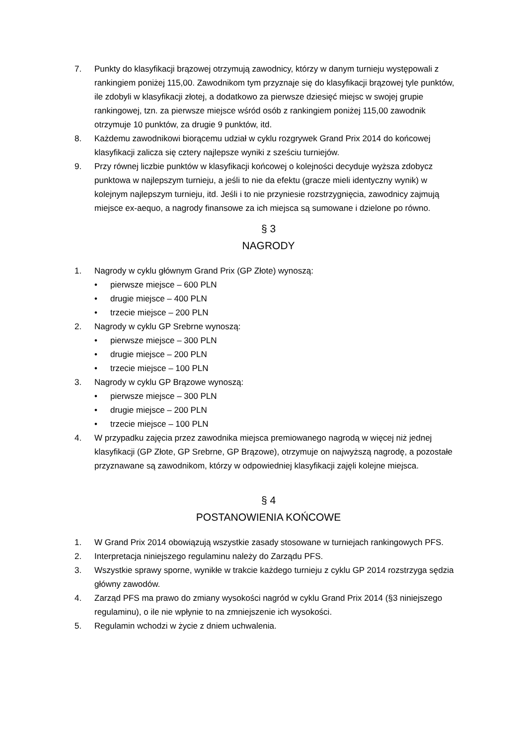7. Punkty do klasyfikacji brązowej otrzymują zawodnicy, którzy w danym turnieju występowali z rankingiem poniżej 115,00. Zawodnikom tym przyznaje się do klasyfikacji brązowej tyle punktów, ile zdobyli w klasyfikacji złotej, a dodatkowo za pierwsze dziesięć miejsc w swojej grupie rankingowej, tzn. za pierwsze miejsce wśród osób z rankingiem poniżej 115,00 zawodnik otrzymuje 10 punktów, za drugie 9 punktów, itd.
8. Każdemu zawodnikowi biorącemu udział w cyklu rozgrywek Grand Prix 2014 do końcowej klasyfikacji zalicza się cztery najlepsze wyniki z sześciu turniejów.
9. Przy równej liczbie punktów w klasyfikacji końcowej o kolejności decyduje wyższa zdobycz punktowa w najlepszym turnieju, a jeśli to nie da efektu (gracze mieli identyczny wynik) w kolejnym najlepszym turnieju, itd. Jeśli i to nie przyniesie rozstrzygnięcia, zawodnicy zajmują miejsce ex-aequo, a nagrody finansowe za ich miejsca są sumowane i dzielone po równo.
§ 3
NAGRODY
1. Nagrody w cyklu głównym Grand Prix (GP Złote) wynoszą:
• pierwsze miejsce – 600 PLN
• drugie miejsce – 400 PLN
• trzecie miejsce – 200 PLN
2. Nagrody w cyklu GP Srebrne wynoszą:
• pierwsze miejsce – 300 PLN
• drugie miejsce – 200 PLN
• trzecie miejsce – 100 PLN
3. Nagrody w cyklu GP Brązowe wynoszą:
• pierwsze miejsce – 300 PLN
• drugie miejsce – 200 PLN
• trzecie miejsce – 100 PLN
4. W przypadku zajęcia przez zawodnika miejsca premiowanego nagrodą w więcej niż jednej klasyfikacji (GP Złote, GP Srebrne, GP Brązowe), otrzymuje on najwyższą nagrodę, a pozostałe przyznawane są zawodnikom, którzy w odpowiedniej klasyfikacji zajęli kolejne miejsca.
§ 4
POSTANOWIENIA KOŃCOWE
1. W Grand Prix 2014 obowiązują wszystkie zasady stosowane w turniejach rankingowych PFS.
2. Interpretacja niniejszego regulaminu należy do Zarządu PFS.
3. Wszystkie sprawy sporne, wynikłe w trakcie każdego turnieju z cyklu GP 2014 rozstrzyga sędzia główny zawodów.
4. Zarząd PFS ma prawo do zmiany wysokości nagród w cyklu Grand Prix 2014 (§3 niniejszego regulaminu), o ile nie wpłynie to na zmniejszenie ich wysokości.
5. Regulamin wchodzi w życie z dniem uchwalenia.